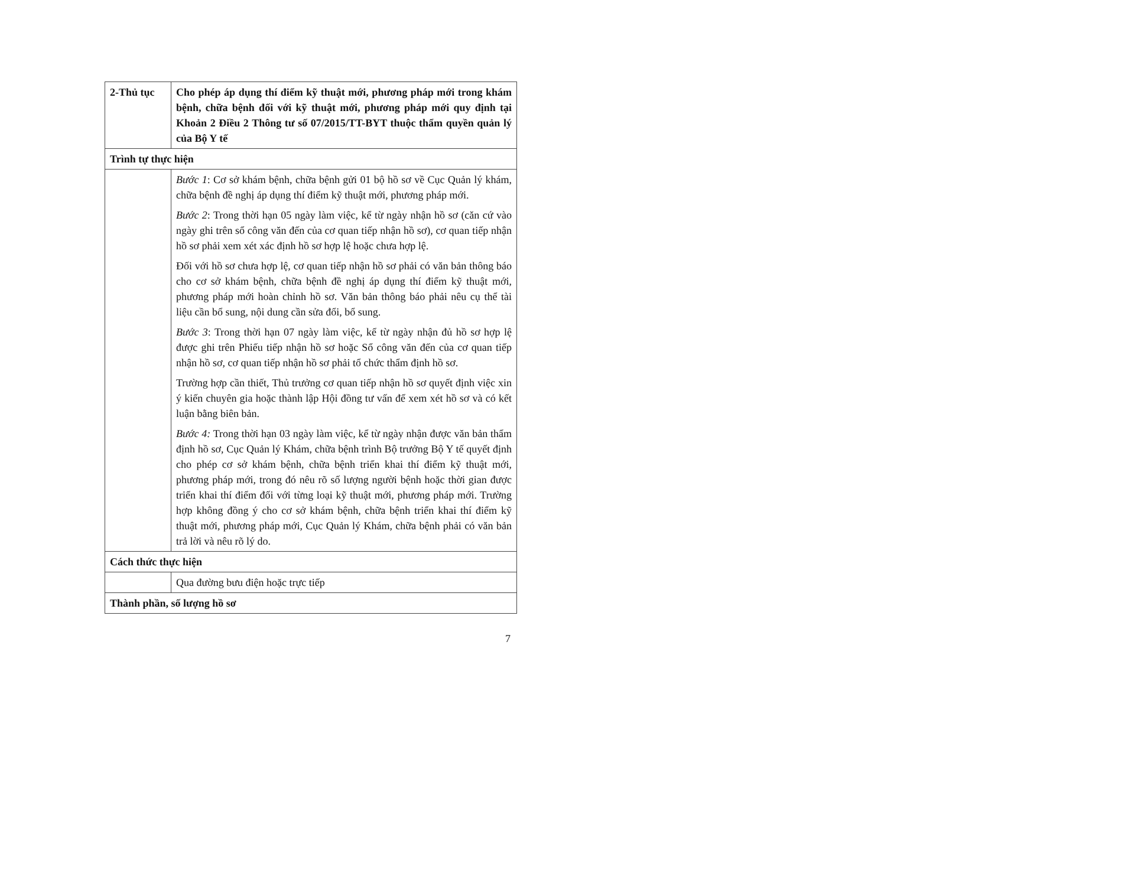| 2-Thủ tục | Cho phép áp dụng thí điểm kỹ thuật mới, phương pháp mới trong khám bệnh, chữa bệnh đối với kỹ thuật mới, phương pháp mới quy định tại Khoản 2 Điều 2 Thông tư số 07/2015/TT-BYT thuộc thẩm quyền quản lý của Bộ Y tế |
| Trình tự thực hiện | |
| | Bước 1 : Cơ sở khám bệnh, chữa bệnh gửi 01 bộ hồ sơ về Cục Quản lý khám, chữa bệnh đề nghị áp dụng thí điểm kỹ thuật mới, phương pháp mới. Bước 2 : Trong thời hạn 05 ngày làm việc, kể từ ngày nhận hồ sơ (căn cứ vào ngày ghi trên sổ công văn đến của cơ quan tiếp nhận hồ sơ), cơ quan tiếp nhận hồ sơ phải xem xét xác định hồ sơ hợp lệ hoặc chưa hợp lệ. Đối với hồ sơ chưa hợp lệ, cơ quan tiếp nhận hồ sơ phải có văn bản thông báo cho cơ sở khám bệnh, chữa bệnh đề nghị áp dụng thí điểm kỹ thuật mới, phương pháp mới hoàn chỉnh hồ sơ. Văn bản thông báo phải nêu cụ thể tài liệu cần bổ sung, nội dung cần sửa đổi, bổ sung. Bước 3 : Trong thời hạn 07 ngày làm việc, kể từ ngày nhận đủ hồ sơ hợp lệ được ghi trên Phiếu tiếp nhận hồ sơ hoặc Sổ công văn đến của cơ quan tiếp nhận hồ sơ, cơ quan tiếp nhận hồ sơ phải tổ chức thẩm định hồ sơ. Trường hợp cần thiết, Thủ trưởng cơ quan tiếp nhận hồ sơ quyết định việc xin ý kiến chuyên gia hoặc thành lập Hội đồng tư vấn để xem xét hồ sơ và có kết luận bằng biên bản. Bước 4: Trong thời hạn 03 ngày làm việc, kể từ ngày nhận được văn bản thẩm định hồ sơ, Cục Quản lý Khám, chữa bệnh trình Bộ trưởng Bộ Y tế quyết định cho phép cơ sở khám bệnh, chữa bệnh triển khai thí điểm kỹ thuật mới, phương pháp mới, trong đó nêu rõ số lượng người bệnh hoặc thời gian được triển khai thí điểm đối với từng loại kỹ thuật mới, phương pháp mới. Trường hợp không đồng ý cho cơ sở khám bệnh, chữa bệnh triển khai thí điểm kỹ thuật mới, phương pháp mới, Cục Quản lý Khám, chữa bệnh phải có văn bản trả lời và nêu rõ lý do. |
| Cách thức thực hiện | |
| | Qua đường bưu điện hoặc trực tiếp |
| Thành phần, số lượng hồ sơ | |
7